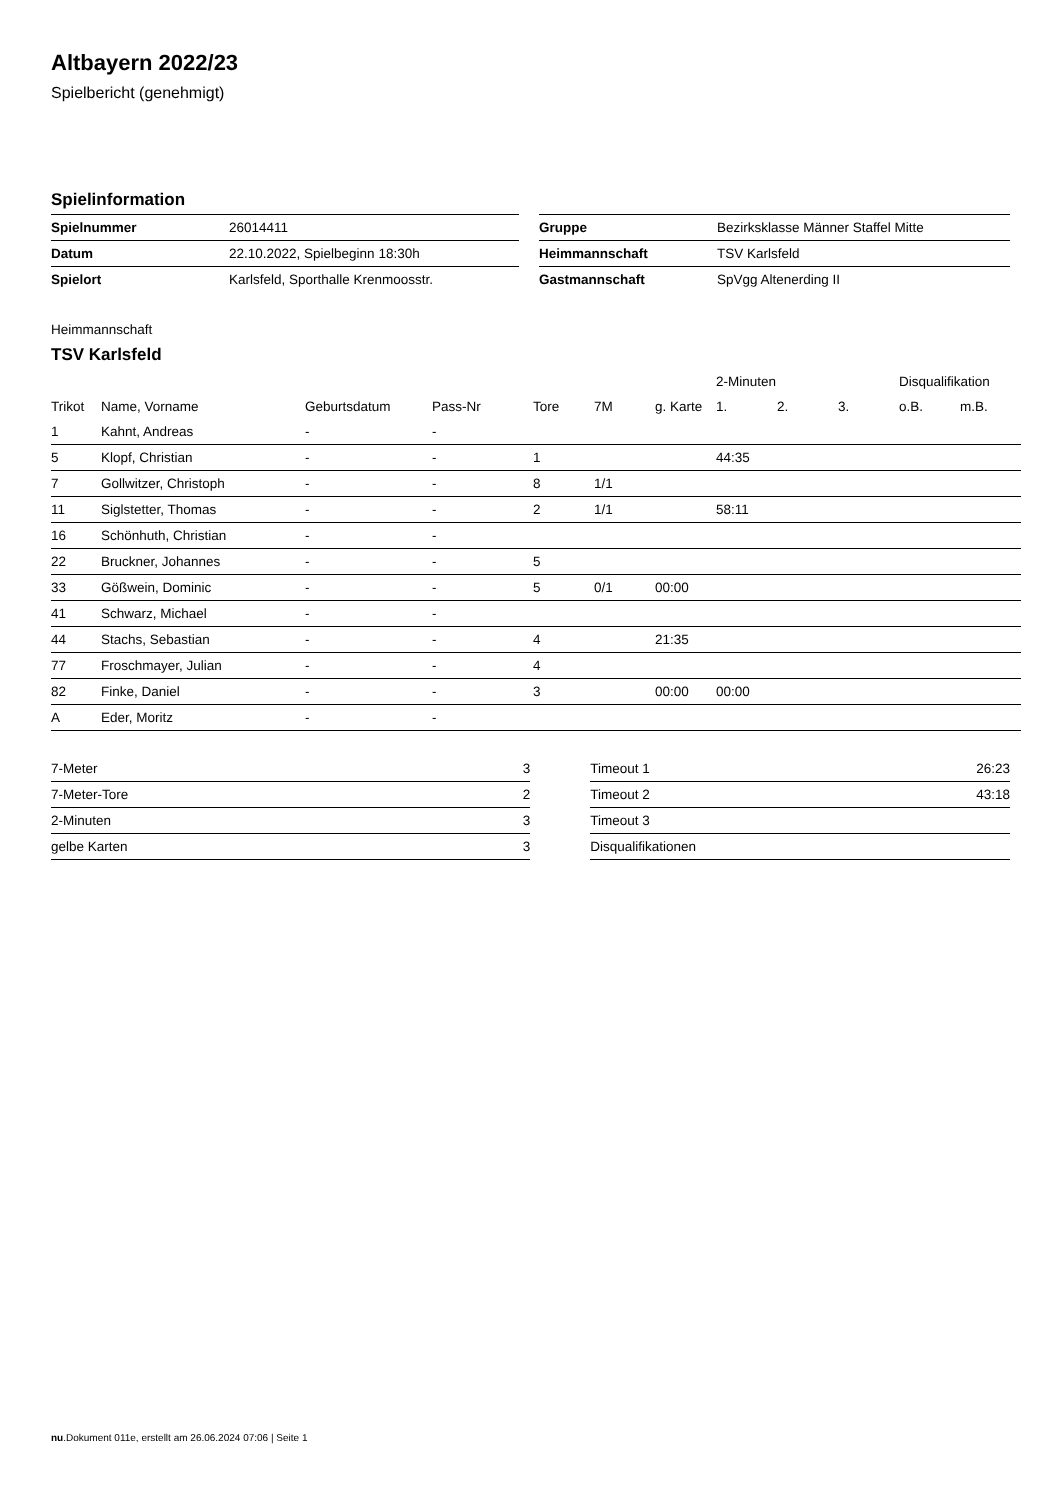Altbayern 2022/23
Spielbericht (genehmigt)
Spielinformation
| Spielnummer | 26014411 |
| Datum | 22.10.2022, Spielbeginn 18:30h |
| Spielort | Karlsfeld, Sporthalle Krenmoosstr. |
| Gruppe | Bezirksklasse Männer Staffel Mitte |
| Heimmannschaft | TSV Karlsfeld |
| Gastmannschaft | SpVgg Altenerding II |
Heimmannschaft
TSV Karlsfeld
| | | | | | | | 2-Minuten | | | Disqualifikation | |
| Trikot | Name, Vorname | Geburtsdatum | Pass-Nr | Tore | 7M | g. Karte | 1. | 2. | 3. | o.B. | m.B. |
| 1 | Kahnt, Andreas | - | - | | | | | | | | |
| 5 | Klopf, Christian | - | - | 1 | | | 44:35 | | | | |
| 7 | Gollwitzer, Christoph | - | - | 8 | 1/1 | | | | | | |
| 11 | Siglstetter, Thomas | - | - | 2 | 1/1 | | 58:11 | | | | |
| 16 | Schönhuth, Christian | - | - | | | | | | | | |
| 22 | Bruckner, Johannes | - | - | 5 | | | | | | | |
| 33 | Gößwein, Dominic | - | - | 5 | 0/1 | 00:00 | | | | | |
| 41 | Schwarz, Michael | - | - | | | | | | | | |
| 44 | Stachs, Sebastian | - | - | 4 | | 21:35 | | | | | |
| 77 | Froschmayer, Julian | - | - | 4 | | | | | | | |
| 82 | Finke, Daniel | - | - | 3 | | 00:00 | 00:00 | | | | |
| A | Eder, Moritz | - | - | | | | | | | | |
| 7-Meter | 3 |
| 7-Meter-Tore | 2 |
| 2-Minuten | 3 |
| gelbe Karten | 3 |
| Timeout 1 | 26:23 |
| Timeout 2 | 43:18 |
| Timeout 3 | |
| Disqualifikationen | |
nu.Dokument 011e, erstellt am 26.06.2024 07:06 | Seite 1